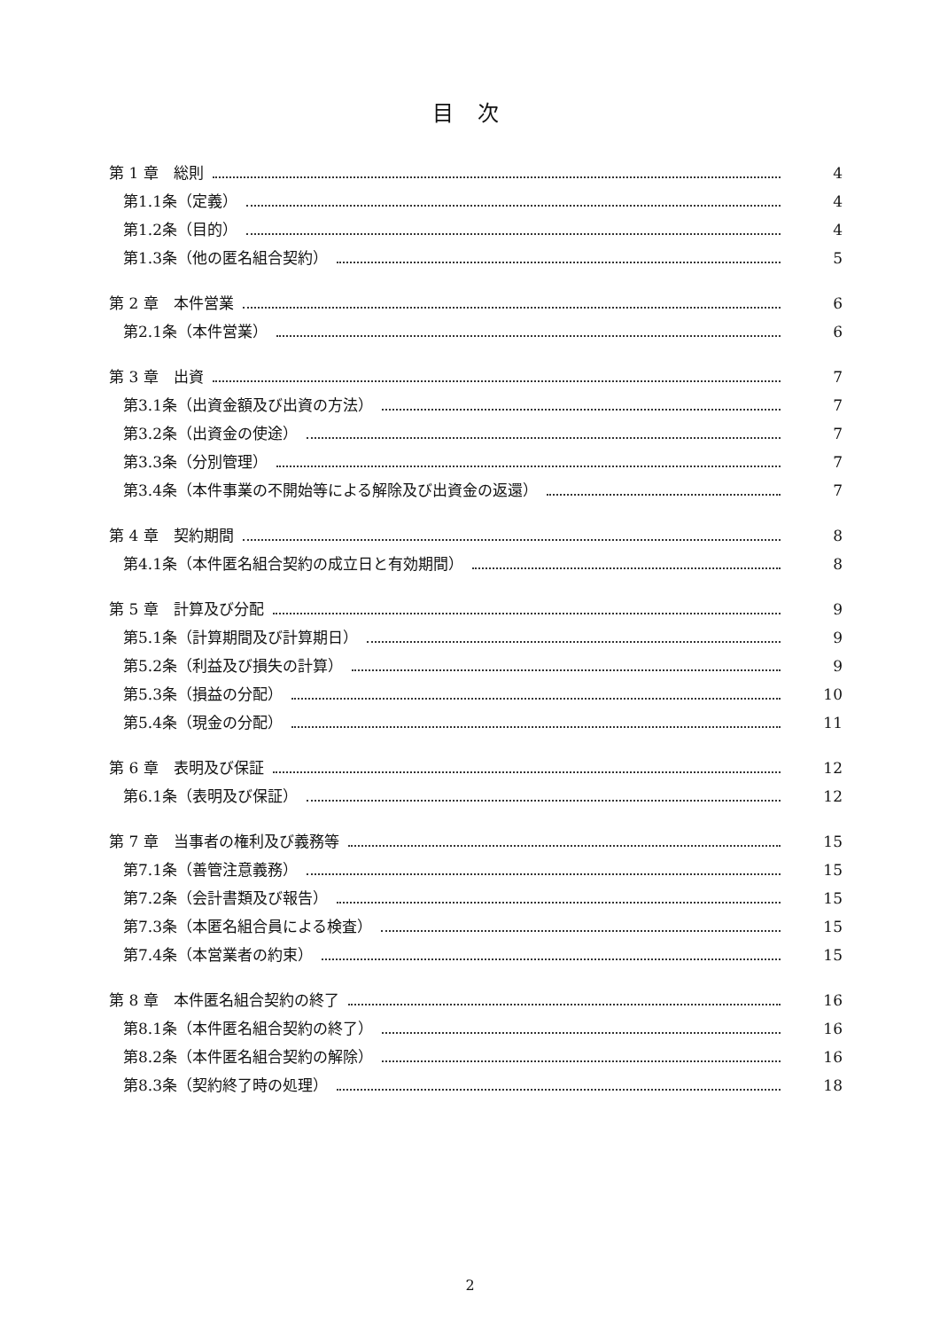目 次
第 1 章　総則 4
第1.1条（定義） 4
第1.2条（目的） 4
第1.3条（他の匿名組合契約） 5
第 2 章　本件営業 6
第2.1条（本件営業） 6
第 3 章　出資 7
第3.1条（出資金額及び出資の方法） 7
第3.2条（出資金の使途） 7
第3.3条（分別管理） 7
第3.4条（本件事業の不開始等による解除及び出資金の返還） 7
第 4 章　契約期間 8
第4.1条（本件匿名組合契約の成立日と有効期間） 8
第 5 章　計算及び分配 9
第5.1条（計算期間及び計算期日） 9
第5.2条（利益及び損失の計算） 9
第5.3条（損益の分配） 10
第5.4条（現金の分配） 11
第 6 章　表明及び保証 12
第6.1条（表明及び保証） 12
第 7 章　当事者の権利及び義務等 15
第7.1条（善管注意義務） 15
第7.2条（会計書類及び報告） 15
第7.3条（本匿名組合員による検査） 15
第7.4条（本営業者の約束） 15
第 8 章　本件匿名組合契約の終了 16
第8.1条（本件匿名組合契約の終了） 16
第8.2条（本件匿名組合契約の解除） 16
第8.3条（契約終了時の処理） 18
2